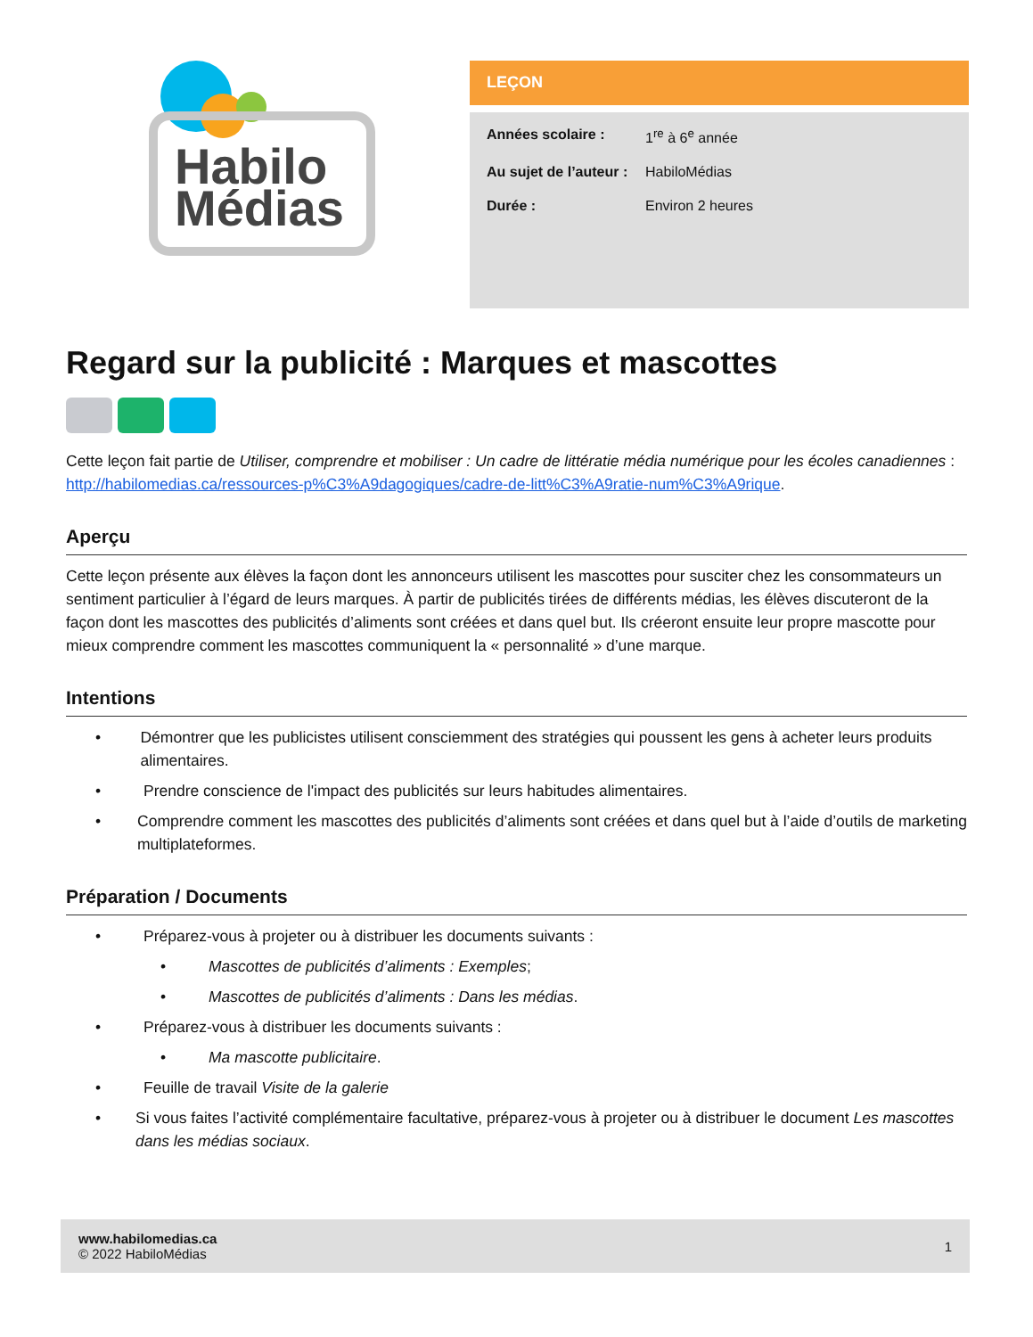Habilo
Médias
LEÇON
Années scolaire : 1<sup>re</sup> à 6<sup>e</sup> année
Au sujet de l’auteur : HabiloMédias
Durée : Environ 2 heures
Regard sur la publicité : Marques et mascottes
Cette leçon fait partie de Utiliser, comprendre et mobiliser : Un cadre de littératie média numérique pour les écoles canadiennes : http://habilomedias.ca/ressources-p%C3%A9dagogiques/cadre-de-litt%C3%A9ratie-num%C3%A9rique.
Aperçu
Cette leçon présente aux élèves la façon dont les annonceurs utilisent les mascottes pour susciter chez les consommateurs un sentiment particulier à l’égard de leurs marques. À partir de publicités tirées de différents médias, les élèves discuteront de la façon dont les mascottes des publicités d’aliments sont créées et dans quel but. Ils créeront ensuite leur propre mascotte pour mieux comprendre comment les mascottes communiquent la « personnalité » d’une marque.
Intentions
• Démontrer que les publicistes utilisent consciemment des stratégies qui poussent les gens à acheter leurs produits alimentaires.
• Prendre conscience de l'impact des publicités sur leurs habitudes alimentaires.
• Comprendre comment les mascottes des publicités d’aliments sont créées et dans quel but à l’aide d’outils de marketing multiplateformes.
Préparation / Documents
• Préparez-vous à projeter ou à distribuer les documents suivants :
• Mascottes de publicités d’aliments : Exemples;
• Mascottes de publicités d’aliments : Dans les médias.
• Préparez-vous à distribuer les documents suivants :
• Ma mascotte publicitaire.
• Feuille de travail Visite de la galerie
• Si vous faites l’activité complémentaire facultative, préparez-vous à projeter ou à distribuer le document Les mascottes dans les médias sociaux.
www.habilomedias.ca
© 2022 HabiloMédias
1